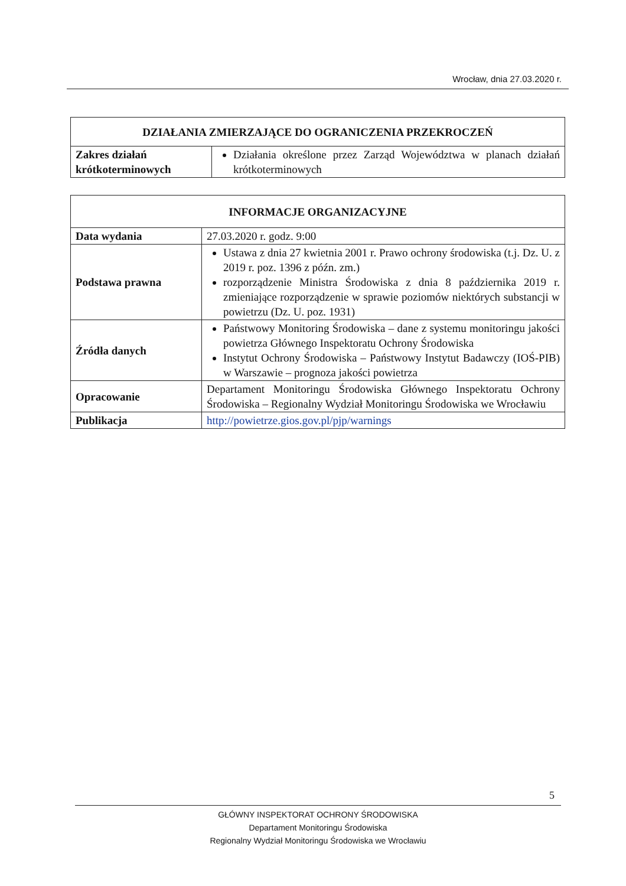Wrocław, dnia 27.03.2020 r.
| DZIAŁANIA ZMIERZAJĄCE DO OGRANICZENIA PRZEKROCZEŃ | |
| --- | --- |
| Zakres działań krótkoterminowych | Działania określone przez Zarząd Województwa w planach działań krótkoterminowych |
| INFORMACJE ORGANIZACYJNE | |
| --- | --- |
| Data wydania | 27.03.2020 r. godz. 9:00 |
| Podstawa prawna | Ustawa z dnia 27 kwietnia 2001 r. Prawo ochrony środowiska (t.j. Dz. U. z 2019 r. poz. 1396 z późn. zm.) rozporządzenie Ministra Środowiska z dnia 8 października 2019 r. zmieniające rozporządzenie w sprawie poziomów niektórych substancji w powietrzu (Dz. U. poz. 1931) |
| Źródła danych | Państwowy Monitoring Środowiska – dane z systemu monitoringu jakości powietrza Głównego Inspektoratu Ochrony Środowiska Instytut Ochrony Środowiska – Państwowy Instytut Badawczy (IOŚ-PIB) w Warszawie – prognoza jakości powietrza |
| Opracowanie | Departament Monitoringu Środowiska Głównego Inspektoratu Ochrony Środowiska – Regionalny Wydział Monitoringu Środowiska we Wrocławiu |
| Publikacja | http://powietrze.gios.gov.pl/pjp/warnings |
5
GŁÓWNY INSPEKTORAT OCHRONY ŚRODOWISKA
Departament Monitoringu Środowiska
Regionalny Wydział Monitoringu Środowiska we Wrocławiu